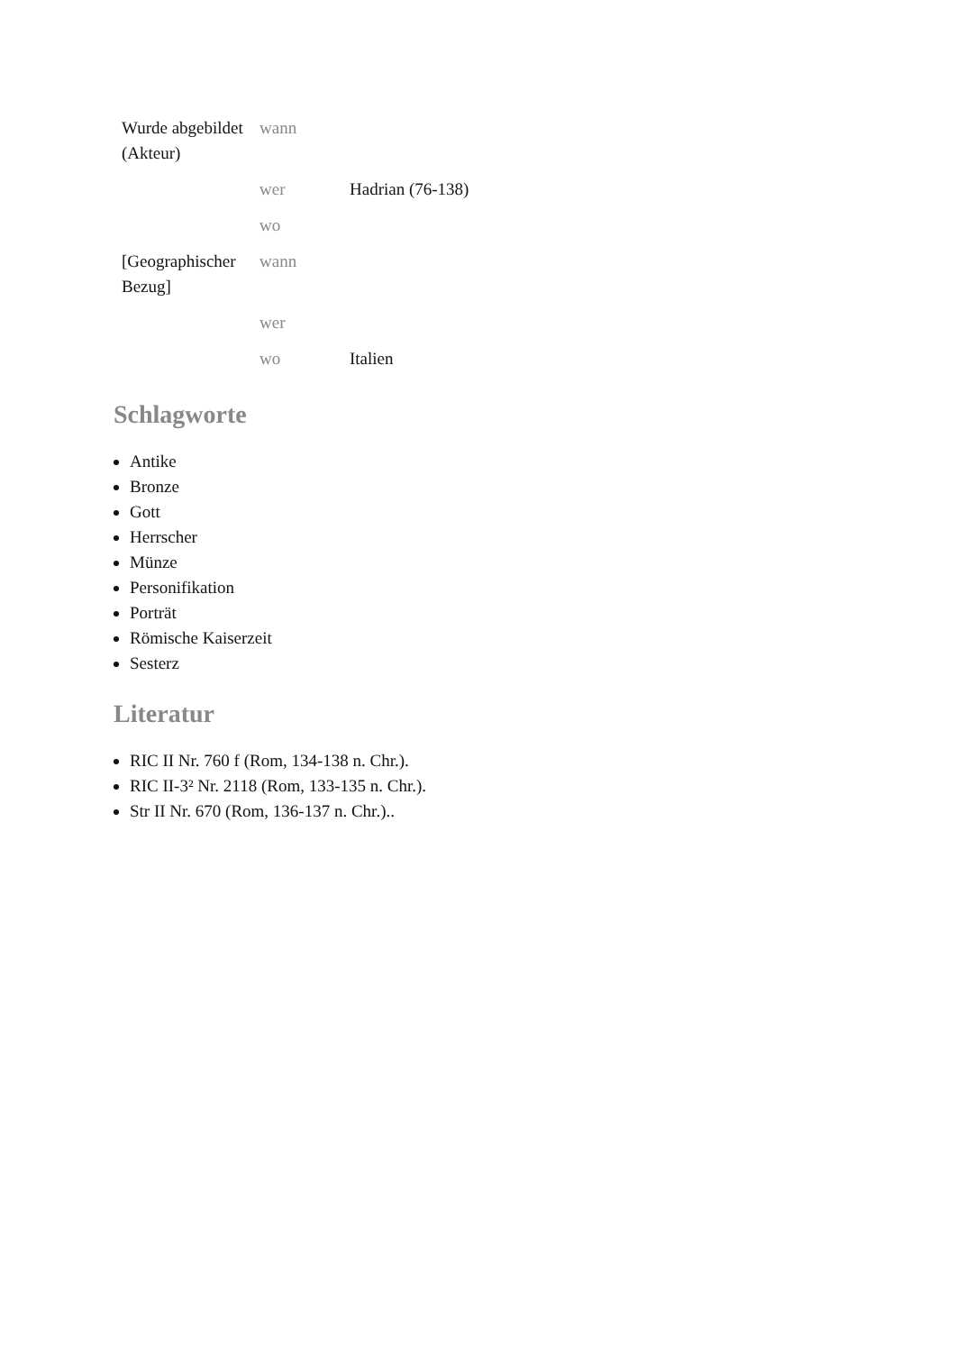| Wurde abgebildet (Akteur) | wann | |
| | wer | Hadrian (76-138) |
| | wo | |
| [Geographischer Bezug] | wann | |
| | wer | |
| | wo | Italien |
Schlagworte
Antike
Bronze
Gott
Herrscher
Münze
Personifikation
Porträt
Römische Kaiserzeit
Sesterz
Literatur
RIC II Nr. 760 f (Rom, 134-138 n. Chr.).
RIC II-3² Nr. 2118 (Rom, 133-135 n. Chr.).
Str II Nr. 670 (Rom, 136-137 n. Chr.)..